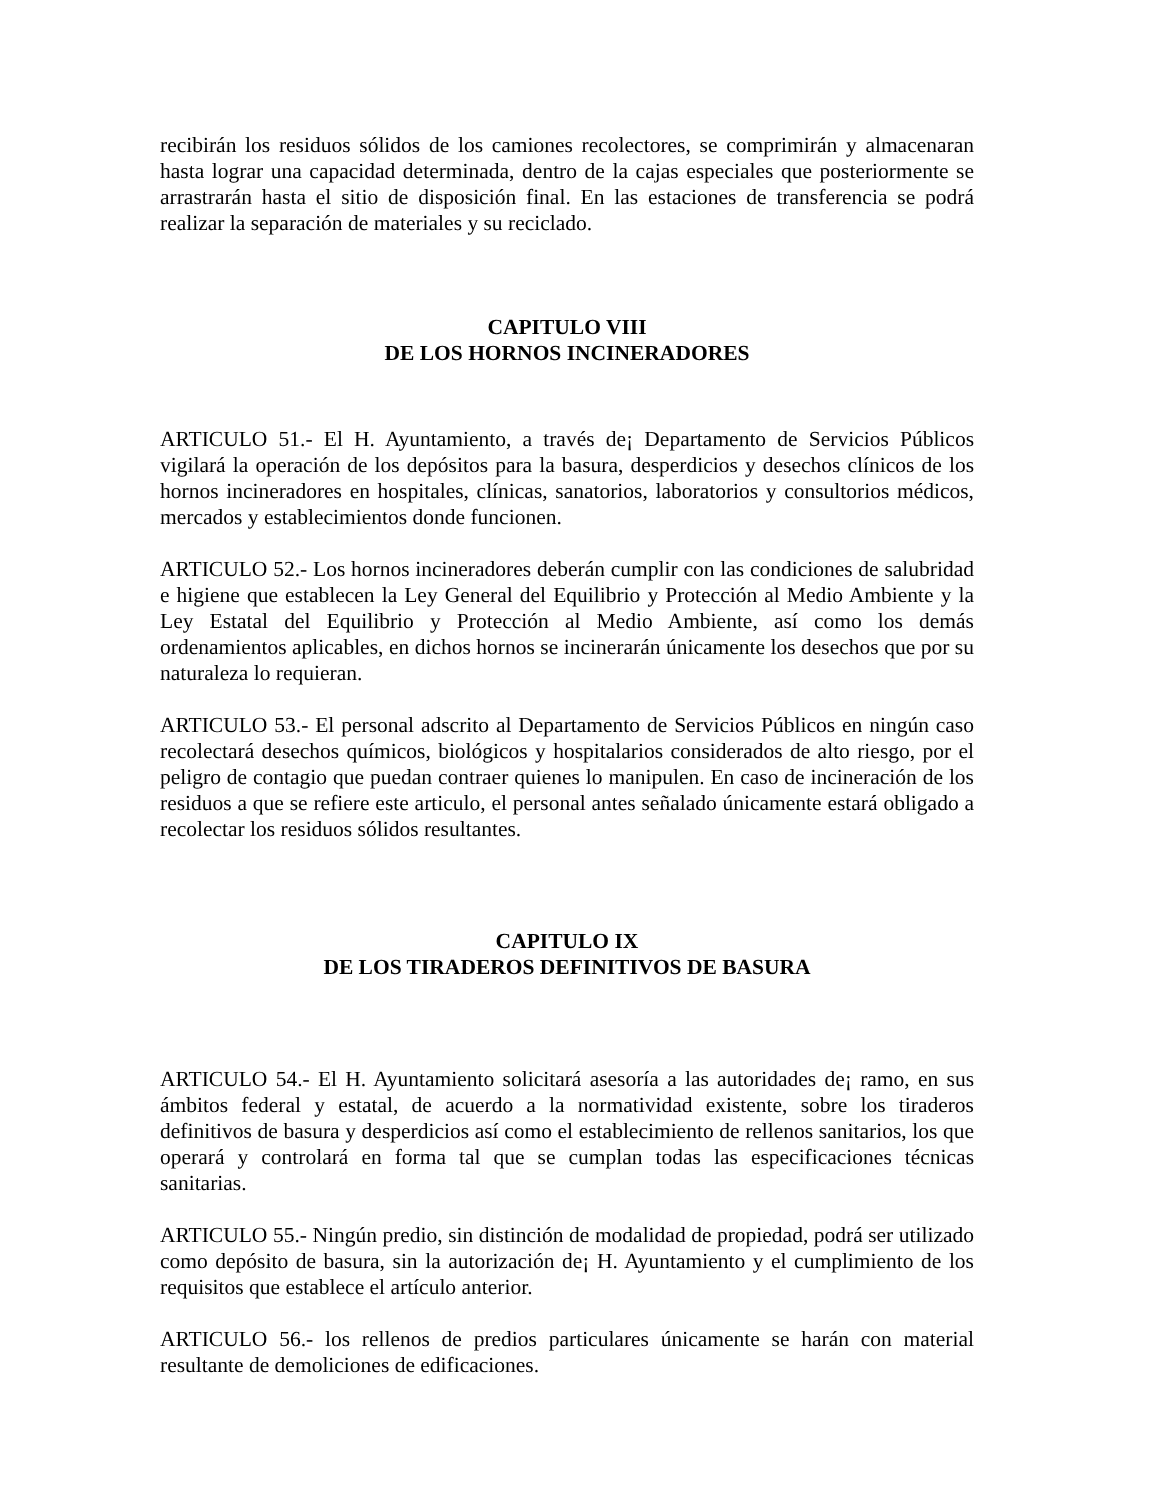recibirán los residuos sólidos de los camiones recolectores, se comprimirán y almacenaran hasta lograr una capacidad determinada, dentro de la cajas especiales que posteriormente se arrastrarán hasta el sitio de disposición final. En las estaciones de transferencia se podrá realizar la separación de materiales y su reciclado.
CAPITULO VIII
DE LOS HORNOS INCINERADORES
ARTICULO 51.- El H. Ayuntamiento, a través de¡ Departamento de Servicios Públicos vigilará la operación de los depósitos para la basura, desperdicios y desechos clínicos de los hornos incineradores en hospitales, clínicas, sanatorios, laboratorios y consultorios médicos, mercados y establecimientos donde funcionen.
ARTICULO 52.- Los hornos incineradores deberán cumplir con las condiciones de salubridad e higiene que establecen la Ley General del Equilibrio y Protección al Medio Ambiente y la Ley Estatal del Equilibrio y Protección al Medio Ambiente, así como los demás ordenamientos aplicables, en dichos hornos se incinerarán únicamente los desechos que por su naturaleza lo requieran.
ARTICULO 53.- El personal adscrito al Departamento de Servicios Públicos en ningún caso recolectará desechos químicos, biológicos y hospitalarios considerados de alto riesgo, por el peligro de contagio que puedan contraer quienes lo manipulen. En caso de incineración de los residuos a que se refiere este articulo, el personal antes señalado únicamente estará obligado a recolectar los residuos sólidos resultantes.
CAPITULO IX
DE LOS TIRADEROS DEFINITIVOS DE BASURA
ARTICULO 54.- El H. Ayuntamiento solicitará asesoría a las autoridades de¡ ramo, en sus ámbitos federal y estatal, de acuerdo a la normatividad existente, sobre los tiraderos definitivos de basura y desperdicios así como el establecimiento de rellenos sanitarios, los que operará y controlará en forma tal que se cumplan todas las especificaciones técnicas sanitarias.
ARTICULO 55.- Ningún predio, sin distinción de modalidad de propiedad, podrá ser utilizado como depósito de basura, sin la autorización de¡ H. Ayuntamiento y el cumplimiento de los requisitos que establece el artículo anterior.
ARTICULO 56.- los rellenos de predios particulares únicamente se harán con material resultante de demoliciones de edificaciones.